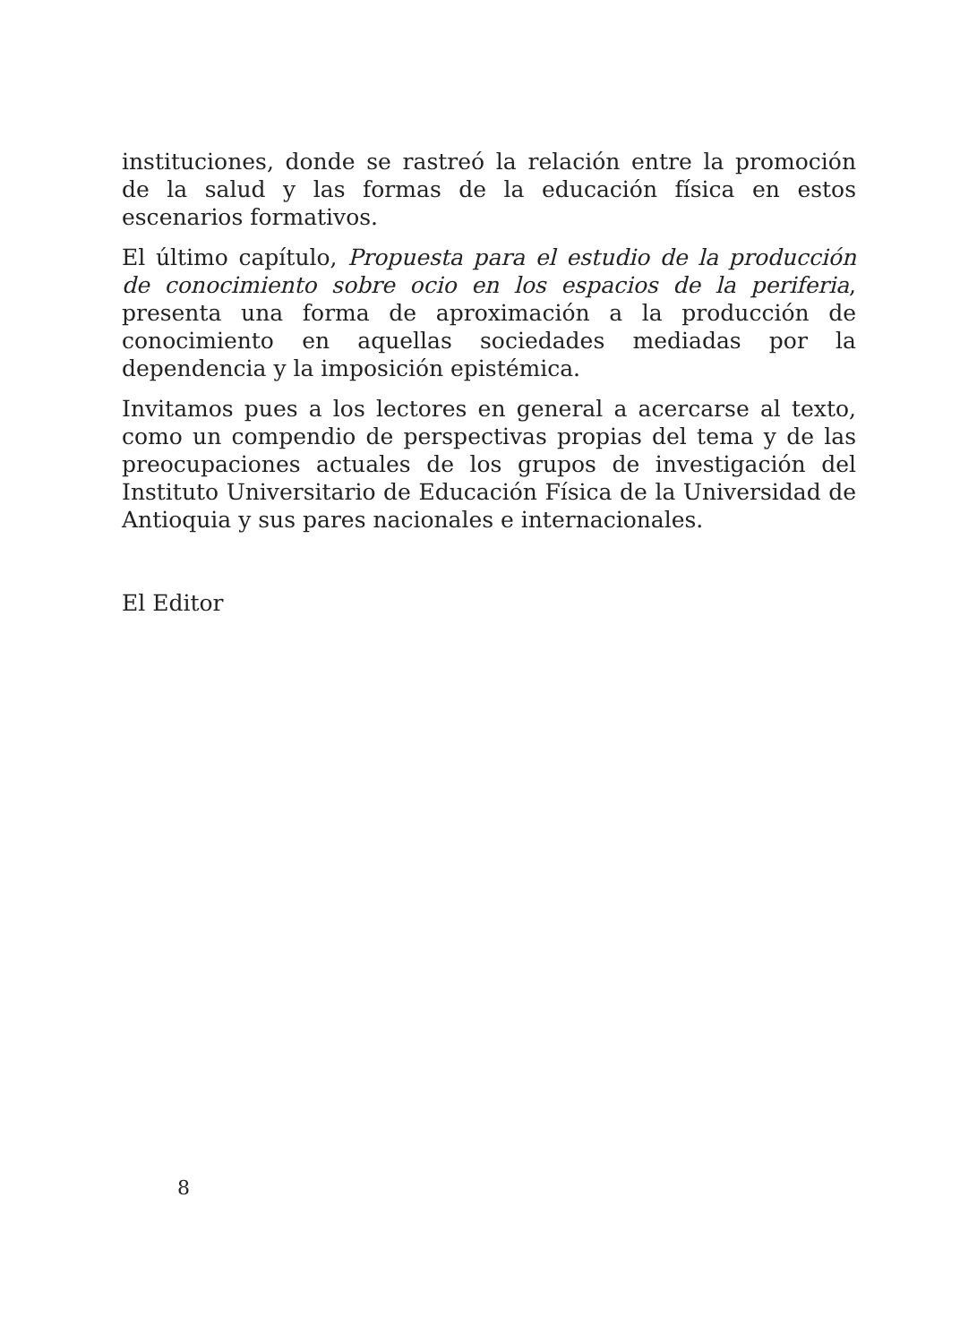instituciones, donde se rastreó la relación entre la promoción de la salud y las formas de la educación física en estos escenarios formativos.
El último capítulo, Propuesta para el estudio de la producción de conocimiento sobre ocio en los espacios de la periferia, presenta una forma de aproximación a la producción de conocimiento en aquellas sociedades mediadas por la dependencia y la imposición epistémica.
Invitamos pues a los lectores en general a acercarse al texto, como un compendio de perspectivas propias del tema y de las preocupaciones actuales de los grupos de investigación del Instituto Universitario de Educación Física de la Universidad de Antioquia y sus pares nacionales e internacionales.
El Editor
8